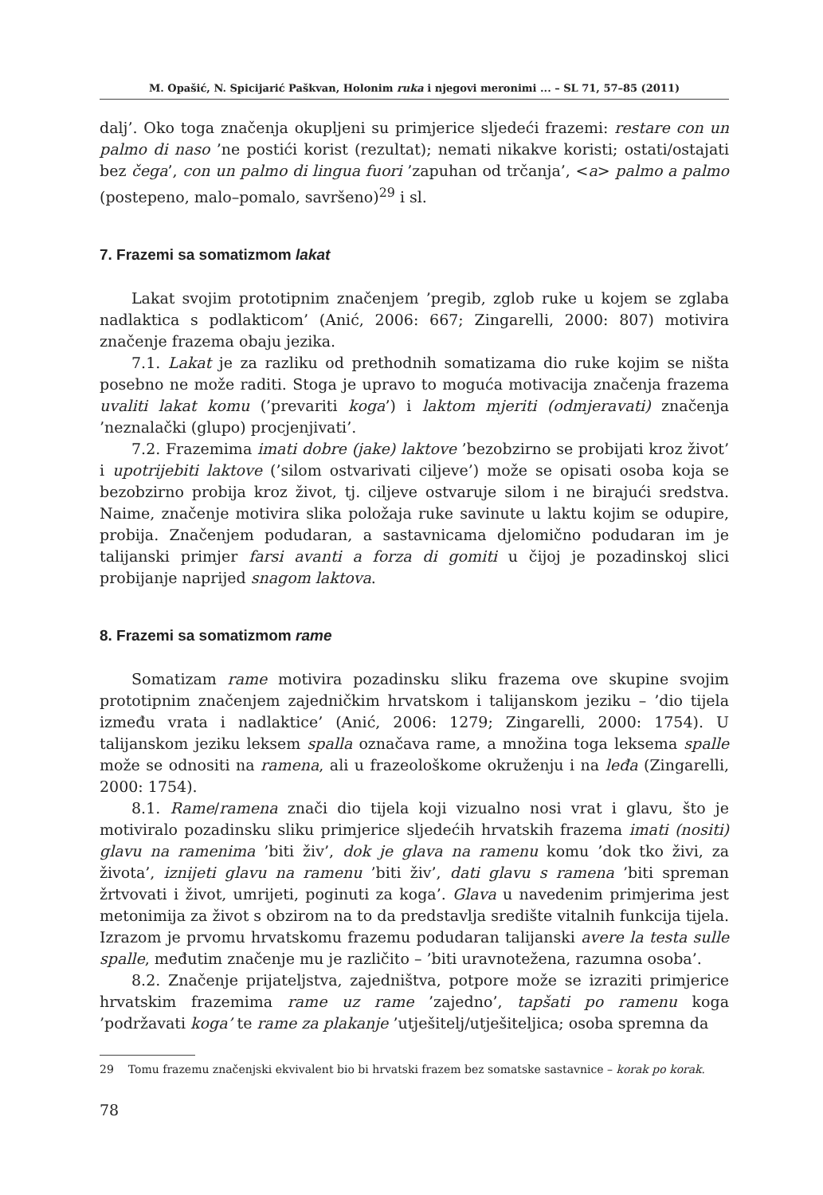M. Opašić, N. Spicijarić Paškvan, Holonim ruka i njegovi meronimi ... – SL 71, 57–85 (2011)
dalj’. Oko toga značenja okupljeni su primjerice sljedeći frazemi: restare con un palmo di naso ’ne postići korist (rezultat); nemati nikakve koristi; ostati/ostajati bez čega’, con un palmo di lingua fuori ’zapuhan od trčanja’, <a> palmo a palmo (postepeno, malo–pomalo, savršeno)<sup>29</sup> i sl.
7. Frazemi sa somatizmom lakat
Lakat svojim prototipnim značenjem ’pregib, zglob ruke u kojem se zglaba nadlaktica s podlakticom’ (Anić, 2006: 667; Zingarelli, 2000: 807) motivira značenje frazema obaju jezika.
7.1. Lakat je za razliku od prethodnih somatizama dio ruke kojim se ništa posebno ne može raditi. Stoga je upravo to moguća motivacija značenja frazema uvaliti lakat komu (’prevariti koga’) i laktom mjeriti (odmjeravati) značenja ’neznalački (glupo) procjenjivati’.
7.2. Frazemima imati dobre (jake) laktove ’bezobzirno se probijati kroz život’ i upotrijebiti laktove (’silom ostvarivati ciljeve’) može se opisati osoba koja se bezobzirno probija kroz život, tj. ciljeve ostvaruje silom i ne birajući sredstva. Naime, značenje motivira slika položaja ruke savinute u laktu kojim se odupire, probija. Značenjem podudaran, a sastavnicama djelomično podudaran im je talijanski primjer farsi avanti a forza di gomiti u čijoj je pozadinskoj slici probijanje naprijed snagom laktova.
8. Frazemi sa somatizmom rame
Somatizam rame motivira pozadinsku sliku frazema ove skupine svojim prototipnim značenjem zajedničkim hrvatskom i talijanskom jeziku – ’dio tijela između vrata i nadlaktice’ (Anić, 2006: 1279; Zingarelli, 2000: 1754). U talijanskom jeziku leksem spalla označava rame, a množina toga leksema spalle može se odnositi na ramena, ali u frazeološkome okruženju i na leđa (Zingarelli, 2000: 1754).
8.1. Rame/ramena znači dio tijela koji vizualno nosi vrat i glavu, što je motiviralo pozadinsku sliku primjerice sljedećih hrvatskih frazema imati (nositi) glavu na ramenima ’biti živ’, dok je glava na ramenu komu ’dok tko živi, za života’, iznijeti glavu na ramenu ’biti živ’, dati glavu s ramena ’biti spreman žrtvovati i život, umrijeti, poginuti za koga’. Glava u navedenim primjerima jest metonimija za život s obzirom na to da predstavlja središte vitalnih funkcija tijela. Izrazom je prvomu hrvatskomu frazemu podudaran talijanski avere la testa sulle spalle, međutim značenje mu je različito – ’biti uravnotežena, razumna osoba’.
8.2. Značenje prijateljstva, zajedništva, potpore može se izraziti primjerice hrvatskim frazemima rame uz rame ’zajedno’, tapšati po ramenu koga ’podržavati koga’ te rame za plakanje ’utješitelj/utješiteljica; osoba spremna da
29 Tomu frazemu značenjski ekvivalent bio bi hrvatski frazem bez somatske sastavnice – korak po korak.
78